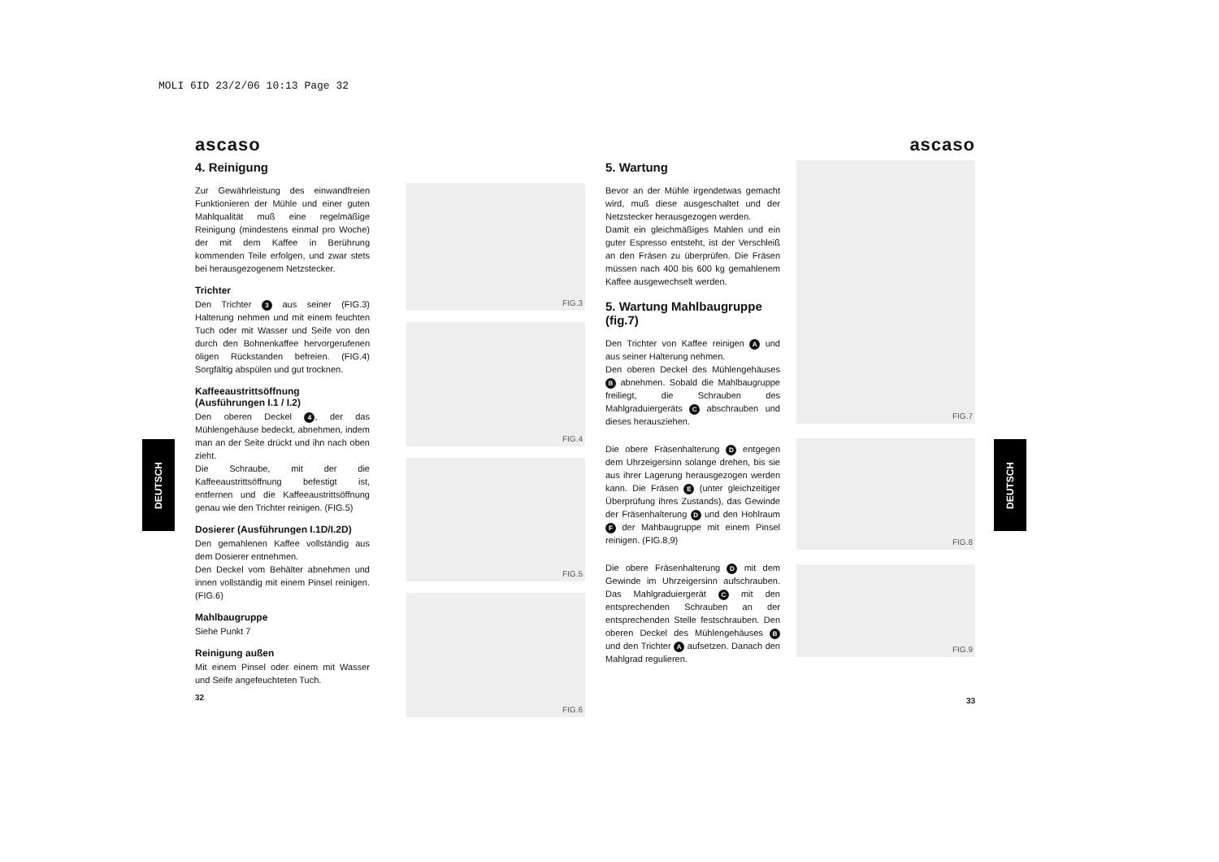MOLI 6ID 23/2/06 10:13 Page 32
DEUTSCH
DEUTSCH
ascaso
4. Reinigung
Zur Gewährleistung des einwandfreien Funktionieren der Mühle und einer guten Mahlqualität muß eine regelmäßige Reinigung (mindestens einmal pro Woche) der mit dem Kaffee in Berührung kommenden Teile erfolgen, und zwar stets bei herausgezogenem Netzstecker.
Trichter
Den Trichter 3 aus seiner (FIG.3) Halterung nehmen und mit einem feuchten Tuch oder mit Wasser und Seife von den durch den Bohnenkaffee hervorgerufenen öligen Rückstanden befreien. (FIG.4) Sorgfältig abspülen und gut trocknen.
Kaffeeaustrittsöffnung (Ausführungen I.1 / I.2)
Den oberen Deckel 4, der das Mühlengehäuse bedeckt, abnehmen, indem man an der Seite drückt und ihn nach oben zieht.
Die Schraube, mit der die Kaffeeaustrittsöffnung befestigt ist, entfernen und die Kaffeeaustrittsöffnung genau wie den Trichter reinigen. (FIG.5)
Dosierer (Ausführungen I.1D/I.2D)
Den gemahlenen Kaffee vollständig aus dem Dosierer entnehmen.
Den Deckel vom Behälter abnehmen und innen vollständig mit einem Pinsel reinigen. (FIG.6)
Mahlbaugruppe
Siehe Punkt 7
Reinigung außen
Mit einem Pinsel oder einem mit Wasser und Seife angefeuchteten Tuch.
32
FIG.3
FIG.4
FIG.5
FIG.6
ascaso
5. Wartung
Bevor an der Mühle irgendetwas gemacht wird, muß diese ausgeschaltet und der Netzstecker herausgezogen werden.
Damit ein gleichmäßiges Mahlen und ein guter Espresso entsteht, ist der Verschleiß an den Fräsen zu überprüfen. Die Fräsen müssen nach 400 bis 600 kg gemahlenem Kaffee ausgewechselt werden.
5. Wartung Mahlbaugruppe (fig.7)
Den Trichter von Kaffee reinigen A und aus seiner Halterung nehmen.
Den oberen Deckel des Mühlengehäuses B abnehmen. Sobald die Mahlbaugruppe freiliegt, die Schrauben des Mahlgraduiergeräts C abschrauben und dieses herausziehen.
Die obere Fräsenhalterung D entgegen dem Uhrzeigersinn solange drehen, bis sie aus ihrer Lagerung herausgezogen werden kann. Die Fräsen E (unter gleichzeitiger Überprüfung ihres Zustands), das Gewinde der Fräsenhalterung D und den Hohlraum F der Mahbaugruppe mit einem Pinsel reinigen. (FIG.8,9)
Die obere Fräsenhalterung D mit dem Gewinde im Uhrzeigersinn aufschrauben. Das Mahlgraduiergerät C mit den entsprechenden Schrauben an der entsprechenden Stelle festschrauben. Den oberen Deckel des Mühlengehäuses B und den Trichter A aufsetzen. Danach den Mahlgrad regulieren.
FIG.7
FIG.8
FIG.9
33